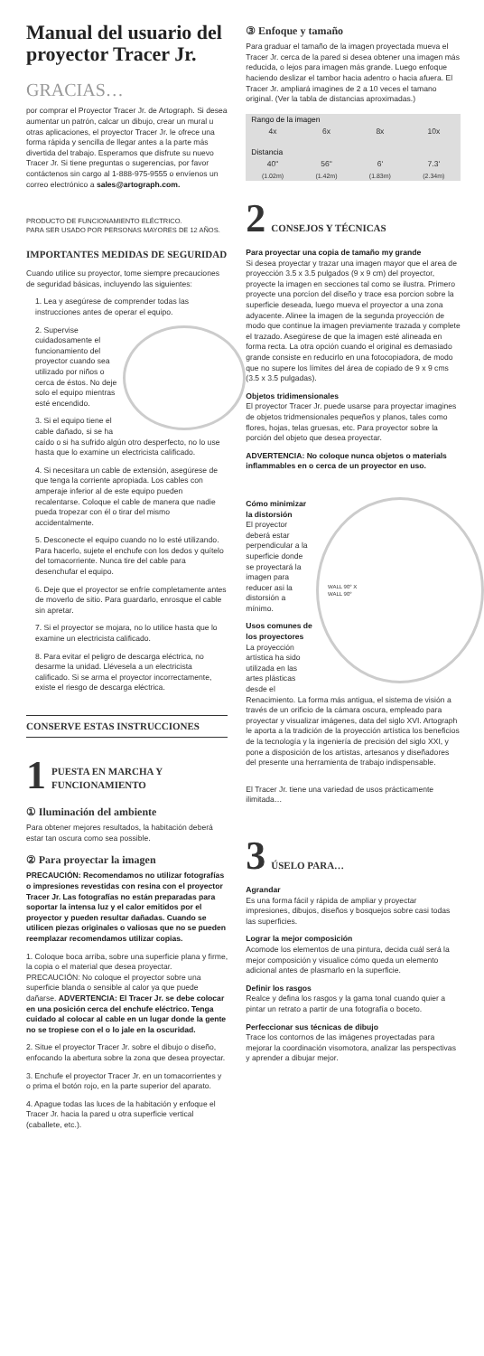Manual del usuario del proyector Tracer Jr.
GRACIAS…
por comprar el Proyector Tracer Jr. de Artograph. Si desea aumentar un patrón, calcar un dibujo, crear un mural u otras aplicaciones, el proyector Tracer Jr. le ofrece una forma rápida y sencilla de llegar antes a la parte más divertida del trabajo. Esperamos que disfrute su nuevo Tracer Jr. Si tiene preguntas o sugerencias, por favor contáctenos sin cargo al 1-888-975-9555 o envíenos un correo electrónico a sales@artograph.com.
PRODUCTO DE FUNCIONAMIENTO ELÉCTRICO.
PARA SER USADO POR PERSONAS MAYORES DE 12 AÑOS.
IMPORTANTES MEDIDAS DE SEGURIDAD
Cuando utilice su proyector, tome siempre precauciones de seguridad básicas, incluyendo las siguientes:
1. Lea y asegúrese de comprender todas las instrucciones antes de operar el equipo.
2. Supervise cuidadosamente el funcionamiento del proyector cuando sea utilizado por niños o cerca de éstos. No deje solo el equipo mientras esté encendido.
3. Si el equipo tiene el cable dañado, si se ha caído o si ha sufrido algún otro desperfecto, no lo use hasta que lo examine un electricista calificado.
4. Si necesitara un cable de extensión, asegúrese de que tenga la corriente apropiada. Los cables con amperaje inferior al de este equipo pueden recalentarse. Coloque el cable de manera que nadie pueda tropezar con él o tirar del mismo accidentalmente.
5. Desconecte el equipo cuando no lo esté utilizando. Para hacerlo, sujete el enchufe con los dedos y quítelo del tomacorriente. Nunca tire del cable para desenchufar el equipo.
6. Deje que el proyector se enfríe completamente antes de moverlo de sitio. Para guardarlo, enrosque el cable sin apretar.
7. Si el proyector se mojara, no lo utilice hasta que lo examine un electricista calificado.
8. Para evitar el peligro de descarga eléctrica, no desarme la unidad. Llévesela a un electricista calificado. Si se arma el proyector incorrectamente, existe el riesgo de descarga eléctrica.
CONSERVE ESTAS INSTRUCCIONES
1
PUESTA EN MARCHA Y
FUNCIONAMIENTO
① Iluminación del ambiente
Para obtener mejores resultados, la habitación deberá estar tan oscura como sea possible.
② Para proyectar la imagen
PRECAUCIÓN: Recomendamos no utilizar fotografías o impresiones revestidas con resina con el proyector Tracer Jr. Las fotografías no están preparadas para soportar la intensa luz y el calor emitidos por el proyector y pueden resultar dañadas. Cuando se utilicen piezas originales o valiosas que no se pueden reemplazar recomendamos utilizar copias.
1. Coloque boca arriba, sobre una superficie plana y firme, la copia o el material que desea proyectar. PRECAUCIÓN: No coloque el proyector sobre una superficie blanda o sensible al calor ya que puede dañarse. ADVERTENCIA: El Tracer Jr. se debe colocar en una posición cerca del enchufe eléctrico. Tenga cuidado al colocar al cable en un lugar donde la gente no se tropiese con el o lo jale en la oscuridad.
2. Situe el proyector Tracer Jr. sobre el dibujo o diseño, enfocando la abertura sobre la zona que desea proyectar.
3. Enchufe el proyector Tracer Jr. en un tomacorrientes y o prima el botón rojo, en la parte superior del aparato.
4. Apague todas las luces de la habitación y enfoque el Tracer Jr. hacia la pared u otra superficie vertical (caballete, etc.).
③ Enfoque y tamaño
Para graduar el tamaño de la imagen proyectada mueva el Tracer Jr. cerca de la pared si desea obtener una imagen más reducida, o lejos para imagen más grande. Luego enfoque haciendo deslizar el tambor hacia adentro o hacia afuera. El Tracer Jr. ampliará imagines de 2 a 10 veces el tamano original. (Ver la tabla de distancias aproximadas.)
| Rango de la imagen | | | |
| --- | --- | --- | --- |
| 4x | 6x | 8x | 10x |
| Distancia | | | |
| 40" | 56" | 6' | 7.3' |
| (1.02m) | (1.42m) | (1.83m) | (2.34m) |
2
CONSEJOS Y TÉCNICAS
Para proyectar una copia de tamaño my grande
Si desea proyectar y trazar una imagen mayor que el area de proyección 3.5 x 3.5 pulgados (9 x 9 cm) del proyector, proyecte la imagen en secciones tal como se ilustra. Primero proyecte una porcíon del diseño y trace esa porcion sobre la superficie deseada, luego mueva el proyector a una zona adyacente. Alinee la imagen de la segunda proyección de modo que continue la imagen previamente trazada y complete el trazado. Asegúrese de que la imagen esté alineada en forma recta. La otra opción cuando el original es demasiado grande consiste en reducirlo en una fotocopiadora, de modo que no supere los límites del área de copiado de 9 x 9 cms (3.5 x 3.5 pulgadas).
Objetos tridimensionales
El proyector Tracer Jr. puede usarse para proyectar imagines de objetos tridmensionales pequeños y planos, tales como flores, hojas, telas gruesas, etc. Para proyector sobre la porción del objeto que desea proyectar.
ADVERTENCIA: No coloque nunca objetos o materials inflammables en o cerca de un proyector en uso.
WALL 90° X
WALL 90°
Cómo minimizar la distorsión
El proyector deberá estar perpendicular a la superficie donde se proyectará la imagen para reducer asi la distorsión a mínimo.
Usos comunes de los proyectores
La proyección artística ha sido utilizada en las artes plásticas desde el Renacimiento. La forma más antigua, el sistema de visión a través de un orificio de la cámara oscura, empleado para proyectar y visualizar imágenes, data del siglo XVI. Artograph le aporta a la tradición de la proyección artística los beneficios de la tecnología y la ingeniería de precisión del siglo XXI, y pone a disposición de los artistas, artesanos y diseñadores del presente una herramienta de trabajo indispensable.
El Tracer Jr. tiene una variedad de usos prácticamente ilimitada…
3
ÚSELO PARA…
Agrandar
Es una forma fácil y rápida de ampliar y proyectar impresiones, dibujos, diseños y bosquejos sobre casi todas las superficies.
Lograr la mejor composición
Acomode los elementos de una pintura, decida cuál será la mejor composición y visualice cómo queda un elemento adicional antes de plasmarlo en la superficie.
Definir los rasgos
Realce y defina los rasgos y la gama tonal cuando quier a pintar un retrato a partir de una fotografía o boceto.
Perfeccionar sus técnicas de dibujo
Trace los contornos de las imágenes proyectadas para mejorar la coordinación visomotora, analizar las perspectivas y aprender a dibujar mejor.